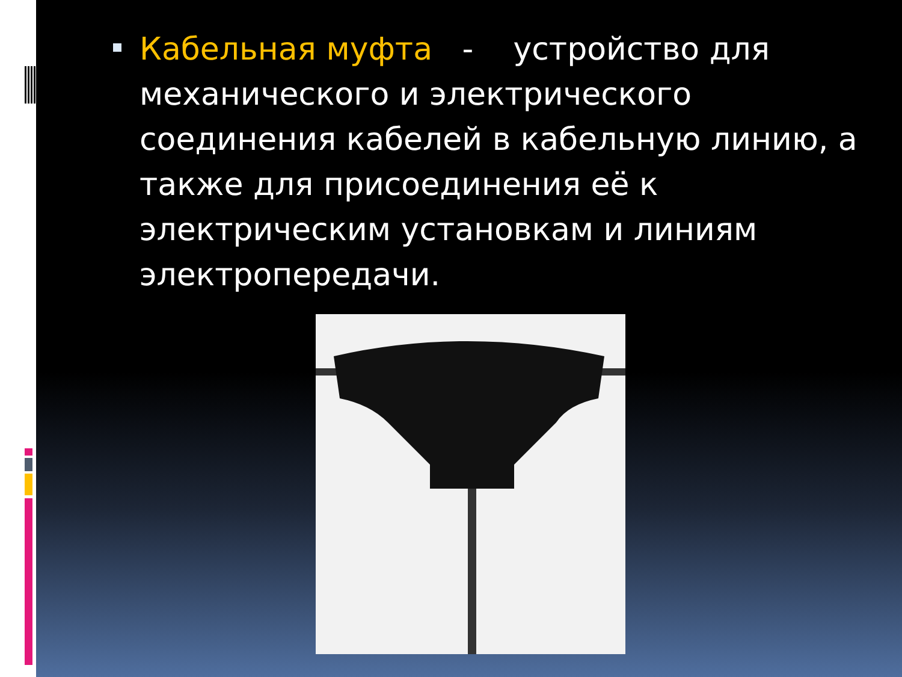Кабельная муфта - устройство для механического и электрического соединения кабелей в кабельную линию, а также для присоединения её к электрическим установкам и линиям электропередачи.